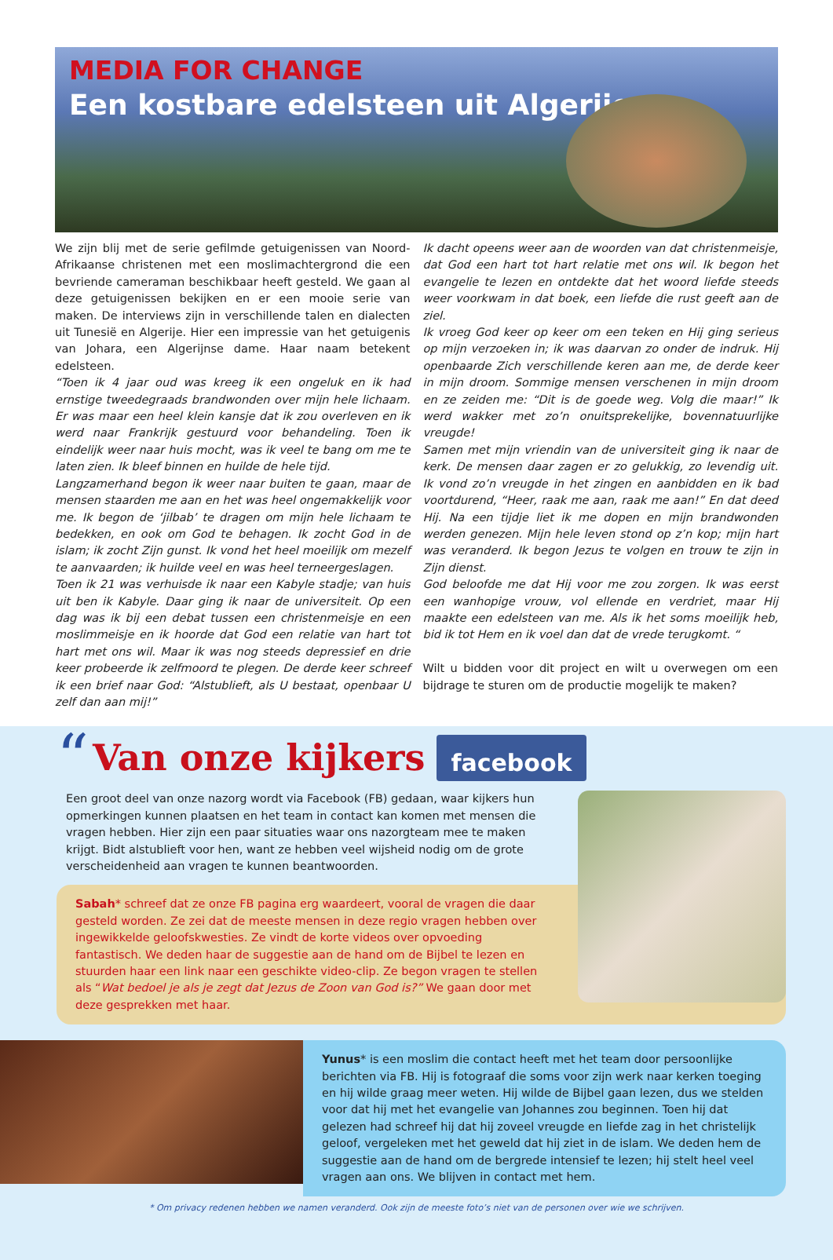MEDIA FOR CHANGE
Een kostbare edelsteen uit Algerije
We zijn blij met de serie gefilmde getuigenissen van Noord-Afrikaanse christenen met een moslimachtergrond die een bevriende cameraman beschikbaar heeft gesteld. We gaan al deze getuigenissen bekijken en er een mooie serie van maken. De interviews zijn in verschillende talen en dialecten uit Tunesië en Algerije. Hier een impressie van het getuigenis van Johara, een Algerijnse dame. Haar naam betekent edelsteen.
“Toen ik 4 jaar oud was kreeg ik een ongeluk en ik had ernstige tweedegraads brandwonden over mijn hele lichaam. Er was maar een heel klein kansje dat ik zou overleven en ik werd naar Frankrijk gestuurd voor behandeling. Toen ik eindelijk weer naar huis mocht, was ik veel te bang om me te laten zien. Ik bleef binnen en huilde de hele tijd.
Langzamerhand begon ik weer naar buiten te gaan, maar de mensen staarden me aan en het was heel ongemakkelijk voor me. Ik begon de ‘jilbab’ te dragen om mijn hele lichaam te bedekken, en ook om God te behagen. Ik zocht God in de islam; ik zocht Zijn gunst. Ik vond het heel moeilijk om mezelf te aanvaarden; ik huilde veel en was heel terneergeslagen.
Toen ik 21 was verhuisde ik naar een Kabyle stadje; van huis uit ben ik Kabyle. Daar ging ik naar de universiteit. Op een dag was ik bij een debat tussen een christenmeisje en een moslimmeisje en ik hoorde dat God een relatie van hart tot hart met ons wil. Maar ik was nog steeds depressief en drie keer probeerde ik zelfmoord te plegen. De derde keer schreef ik een brief naar God: “Alstublieft, als U bestaat, openbaar U zelf dan aan mij!”
Ik dacht opeens weer aan de woorden van dat christenmeisje, dat God een hart tot hart relatie met ons wil. Ik begon het evangelie te lezen en ontdekte dat het woord liefde steeds weer voorkwam in dat boek, een liefde die rust geeft aan de ziel.
Ik vroeg God keer op keer om een teken en Hij ging serieus op mijn verzoeken in; ik was daarvan zo onder de indruk. Hij openbaarde Zich verschillende keren aan me, de derde keer in mijn droom. Sommige mensen verschenen in mijn droom en ze zeiden me: “Dit is de goede weg. Volg die maar!” Ik werd wakker met zo’n onuitsprekelijke, bovennatuurlijke vreugde!
Samen met mijn vriendin van de universiteit ging ik naar de kerk. De mensen daar zagen er zo gelukkig, zo levendig uit. Ik vond zo’n vreugde in het zingen en aanbidden en ik bad voortdurend, “Heer, raak me aan, raak me aan!” En dat deed Hij. Na een tijdje liet ik me dopen en mijn brandwonden werden genezen. Mijn hele leven stond op z’n kop; mijn hart was veranderd. Ik begon Jezus te volgen en trouw te zijn in Zijn dienst.
God beloofde me dat Hij voor me zou zorgen. Ik was eerst een wanhopige vrouw, vol ellende en verdriet, maar Hij maakte een edelsteen van me. Als ik het soms moeilijk heb, bid ik tot Hem en ik voel dan dat de vrede terugkomt. “
Wilt u bidden voor dit project en wilt u overwegen om een bijdrage te sturen om de productie mogelijk te maken?
“
Van onze kijkers
facebook
Een groot deel van onze nazorg wordt via Facebook (FB) gedaan, waar kijkers hun opmerkingen kunnen plaatsen en het team in contact kan komen met mensen die vragen hebben. Hier zijn een paar situaties waar ons nazorgteam mee te maken krijgt. Bidt alstublieft voor hen, want ze hebben veel wijsheid nodig om de grote verscheidenheid aan vragen te kunnen beantwoorden.
Sabah* schreef dat ze onze FB pagina erg waardeert, vooral de vragen die daar gesteld worden. Ze zei dat de meeste mensen in deze regio vragen hebben over ingewikkelde geloofskwesties. Ze vindt de korte videos over opvoeding fantastisch. We deden haar de suggestie aan de hand om de Bijbel te lezen en stuurden haar een link naar een geschikte video-clip. Ze begon vragen te stellen als “Wat bedoel je als je zegt dat Jezus de Zoon van God is?” We gaan door met deze gesprekken met haar.
Yunus* is een moslim die contact heeft met het team door persoonlijke berichten via FB. Hij is fotograaf die soms voor zijn werk naar kerken toeging en hij wilde graag meer weten. Hij wilde de Bijbel gaan lezen, dus we stelden voor dat hij met het evangelie van Johannes zou beginnen. Toen hij dat gelezen had schreef hij dat hij zoveel vreugde en liefde zag in het christelijk geloof, vergeleken met het geweld dat hij ziet in de islam. We deden hem de suggestie aan de hand om de bergrede intensief te lezen; hij stelt heel veel vragen aan ons. We blijven in contact met hem.
* Om privacy redenen hebben we namen veranderd. Ook zijn de meeste foto’s niet van de personen over wie we schrijven.